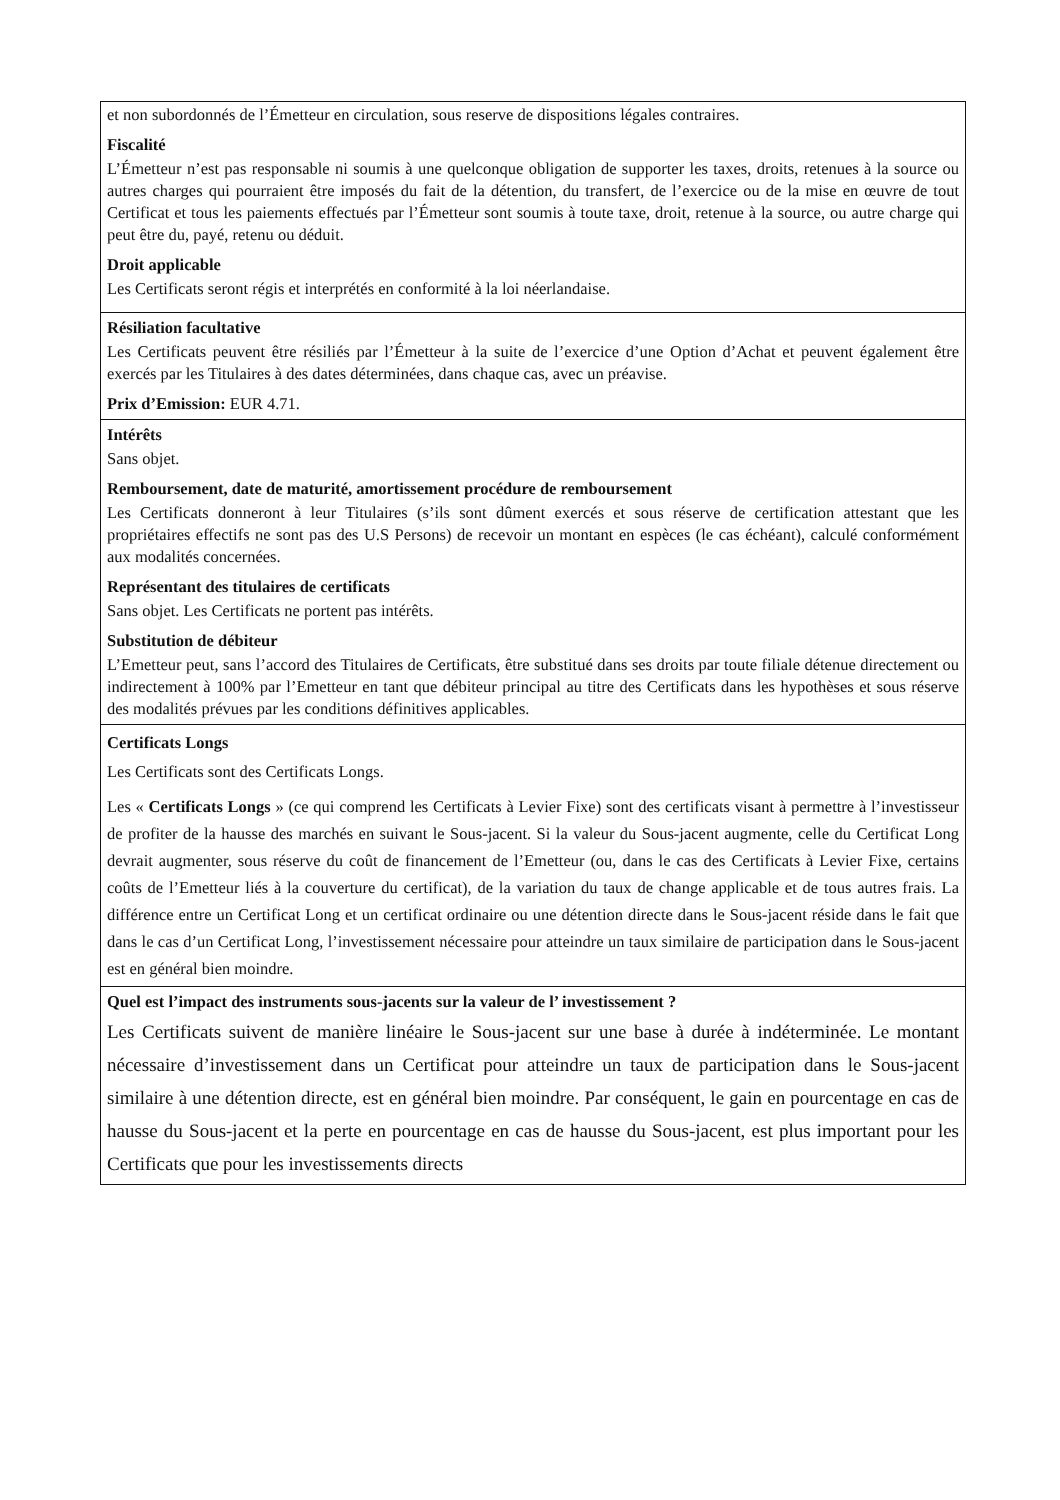| et non subordonnés de l’Émetteur en circulation, sous reserve de dispositions légales contraires. Fiscalité L’Émetteur n’est pas responsable ni soumis à une quelconque obligation de supporter les taxes, droits, retenues à la source ou autres charges qui pourraient être imposés du fait de la détention, du transfert, de l’exercice ou de la mise en œuvre de tout Certificat et tous les paiements effectués par l’Émetteur sont soumis à toute taxe, droit, retenue à la source, ou autre charge qui peut être du, payé, retenu ou déduit. Droit applicable Les Certificats seront régis et interprétés en conformité à la loi néerlandaise. |
| Résiliation facultative Les Certificats peuvent être résiliés par l’Émetteur à la suite de l’exercice d’une Option d’Achat et peuvent également être exercés par les Titulaires à des dates déterminées, dans chaque cas, avec un préavise. Prix d’Emission: EUR 4.71. |
| Intérêts Sans objet. Remboursement, date de maturité, amortissement procédure de remboursement Les Certificats donneront à leur Titulaires (s’ils sont dûment exercés et sous réserve de certification attestant que les propriétaires effectifs ne sont pas des U.S Persons) de recevoir un montant en espèces (le cas échéant), calculé conformément aux modalités concernées. Représentant des titulaires de certificats Sans objet. Les Certificats ne portent pas intérêts. Substitution de débiteur L’Emetteur peut, sans l’accord des Titulaires de Certificats, être substitué dans ses droits par toute filiale détenue directement ou indirectement à 100% par l’Emetteur en tant que débiteur principal au titre des Certificats dans les hypothèses et sous réserve des modalités prévues par les conditions définitives applicables. |
| Certificats Longs Les Certificats sont des Certificats Longs. Les « Certificats Longs » (ce qui comprend les Certificats à Levier Fixe) sont des certificats visant à permettre à l’investisseur de profiter de la hausse des marchés en suivant le Sous-jacent. Si la valeur du Sous-jacent augmente, celle du Certificat Long devrait augmenter, sous réserve du coût de financement de l’Emetteur (ou, dans le cas des Certificats à Levier Fixe, certains coûts de l’Emetteur liés à la couverture du certificat), de la variation du taux de change applicable et de tous autres frais. La différence entre un Certificat Long et un certificat ordinaire ou une détention directe dans le Sous-jacent réside dans le fait que dans le cas d’un Certificat Long, l’investissement nécessaire pour atteindre un taux similaire de participation dans le Sous-jacent est en général bien moindre. |
| Quel est l’impact des instruments sous-jacents sur la valeur de l’ investissement ? Les Certificats suivent de manière linéaire le Sous-jacent sur une base à durée à indéterminée. Le montant nécessaire d’investissement dans un Certificat pour atteindre un taux de participation dans le Sous-jacent similaire à une détention directe, est en général bien moindre. Par conséquent, le gain en pourcentage en cas de hausse du Sous-jacent et la perte en pourcentage en cas de hausse du Sous-jacent, est plus important pour les Certificats que pour les investissements directs |